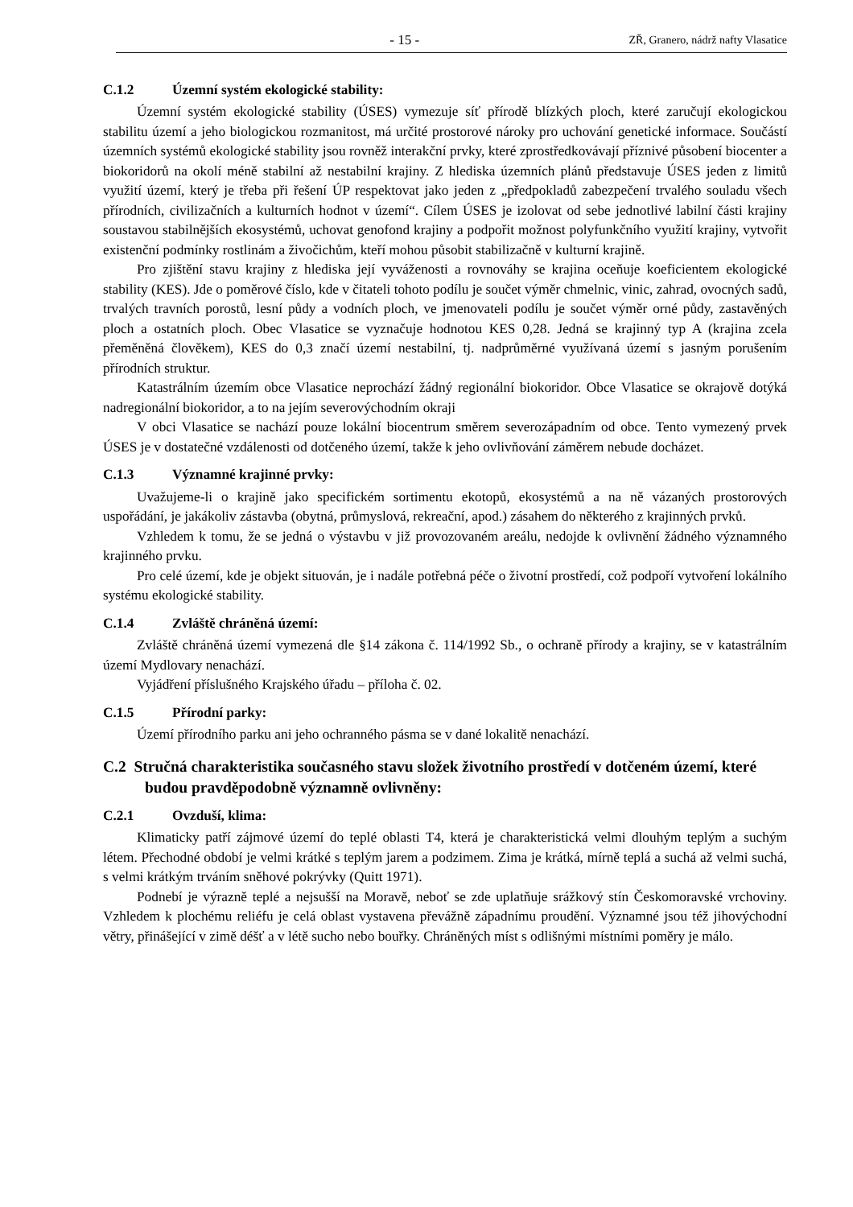- 15 -
ZŘ, Granero, nádrž nafty Vlasatice
C.1.2 Územní systém ekologické stability:
Územní systém ekologické stability (ÚSES) vymezuje síť přírodě blízkých ploch, které zaručují ekologickou stabilitu území a jeho biologickou rozmanitost, má určité prostorové nároky pro uchování genetické informace. Součástí územních systémů ekologické stability jsou rovněž interakční prvky, které zprostředkovávají příznivé působení biocenter a biokoridorů na okolí méně stabilní až nestabilní krajiny. Z hlediska územních plánů představuje ÚSES jeden z limitů využití území, který je třeba při řešení ÚP respektovat jako jeden z „předpokladů zabezpečení trvalého souladu všech přírodních, civilizačních a kulturních hodnot v území“. Cílem ÚSES je izolovat od sebe jednotlivé labilní části krajiny soustavou stabilnějších ekosystémů, uchovat genofond krajiny a podpořit možnost polyfunkčního využití krajiny, vytvořit existenční podmínky rostlinám a živočichům, kteří mohou působit stabilizačně v kulturní krajině.
Pro zjištění stavu krajiny z hlediska její vyváženosti a rovnováhy se krajina oceňuje koeficientem ekologické stability (KES). Jde o poměrové číslo, kde v čitateli tohoto podílu je součet výměr chmelnic, vinic, zahrad, ovocných sadů, trvalých travních porostů, lesní půdy a vodních ploch, ve jmenovateli podílu je součet výměr orné půdy, zastavěných ploch a ostatních ploch. Obec Vlasatice se vyznačuje hodnotou KES 0,28. Jedná se krajinný typ A (krajina zcela přeměněná člověkem), KES do 0,3 značí území nestabilní, tj. nadprůměrné využívaná území s jasným porušením přírodních struktur.
Katastrálním územím obce Vlasatice neprochází žádný regionální biokoridor. Obce Vlasatice se okrajově dotýká nadregionální biokoridor, a to na jejím severovýchodním okraji
V obci Vlasatice se nachází pouze lokální biocentrum směrem severozápadním od obce. Tento vymezený prvek ÚSES je v dostatečné vzdálenosti od dotčeného území, takže k jeho ovlivňování záměrem nebude docházet.
C.1.3 Významné krajinné prvky:
Uvažujeme-li o krajině jako specifickém sortimentu ekotopů, ekosystémů a na ně vázaných prostorových uspořádání, je jakákoliv zástavba (obytná, průmyslová, rekreační, apod.) zásahem do některého z krajinných prvků.
Vzhledem k tomu, že se jedná o výstavbu v již provozovaném areálu, nedojde k ovlivnění žádného významného krajinného prvku.
Pro celé území, kde je objekt situován, je i nadále potřebná péče o životní prostředí, což podpoří vytvoření lokálního systému ekologické stability.
C.1.4 Zvláště chráněná území:
Zvláště chráněná území vymezená dle §14 zákona č. 114/1992 Sb., o ochraně přírody a krajiny, se v katastrálním území Mydlovary nenachází.
Vyjádření příslušného Krajského úřadu – příloha č. 02.
C.1.5 Přírodní parky:
Území přírodního parku ani jeho ochranného pásma se v dané lokalitě nenachází.
C.2 Stručná charakteristika současného stavu složek životního prostředí v dotčeném území, které budou pravděpodobně významně ovlivněny:
C.2.1 Ovzduší, klima:
Klimaticky patří zájmové území do teplé oblasti T4, která je charakteristická velmi dlouhým teplým a suchým létem. Přechodné období je velmi krátké s teplým jarem a podzimem. Zima je krátká, mírně teplá a suchá až velmi suchá, s velmi krátkým trváním sněhové pokrývky (Quitt 1971).
Podnebí je výrazně teplé a nejsušší na Moravě, neboť se zde uplatňuje srážkový stín Českomoravské vrchoviny. Vzhledem k plochému reliéfu je celá oblast vystavena převážně západnímu proudění. Významné jsou též jihovýchodní větry, přinášející v zimě déšť a v létě sucho nebo bouřky. Chráněných míst s odlišnými místními poměry je málo.